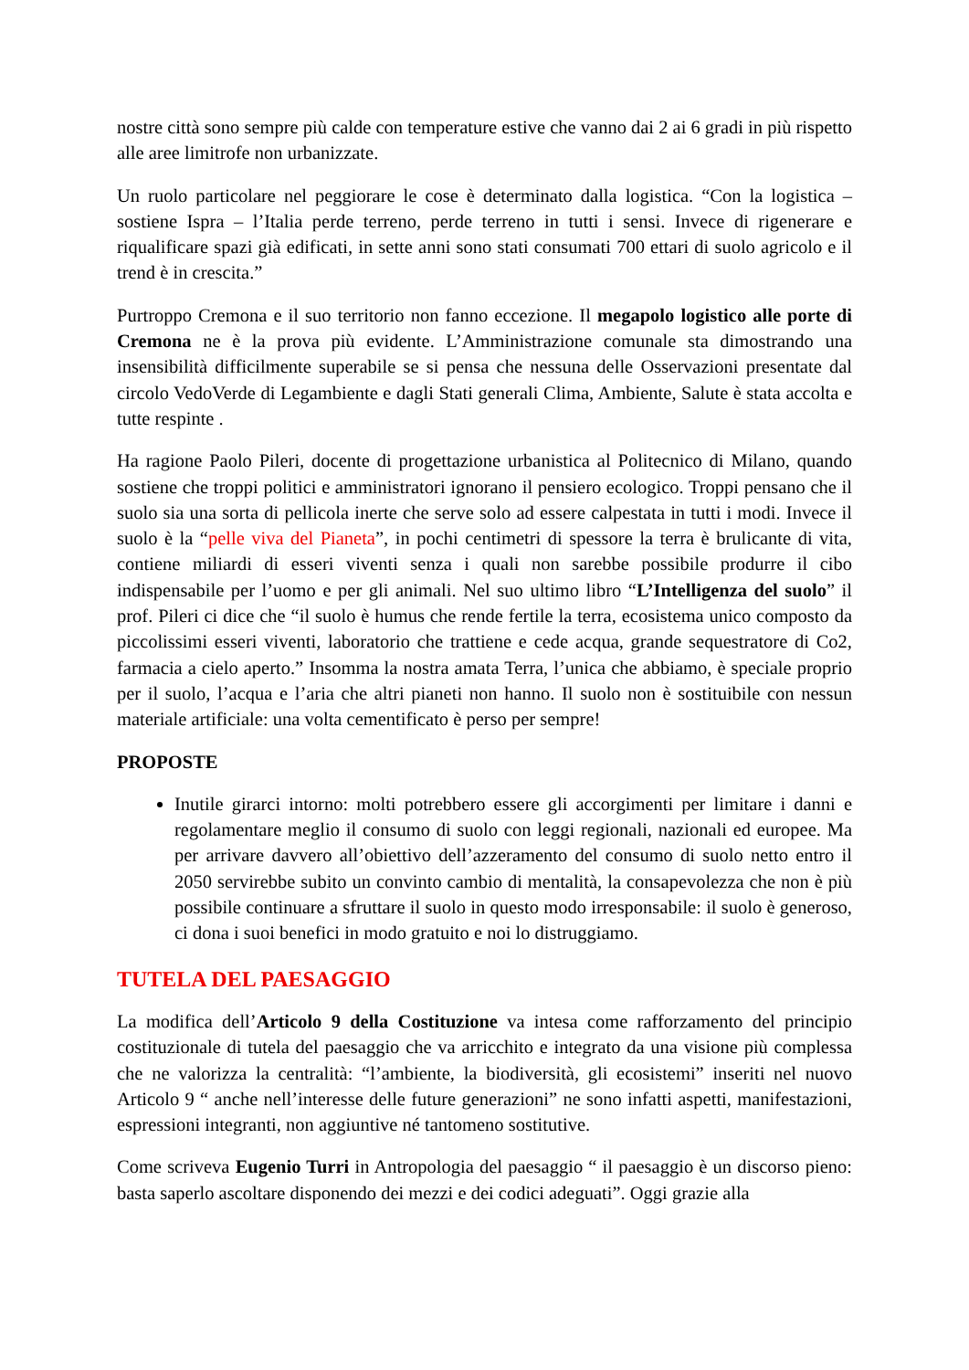nostre città sono sempre più calde con temperature estive che vanno dai 2 ai 6 gradi in più rispetto alle aree limitrofe non urbanizzate.
Un ruolo particolare nel peggiorare le cose è determinato dalla logistica. “Con la logistica – sostiene Ispra – l’Italia perde terreno, perde terreno in tutti i sensi. Invece di rigenerare e riqualificare spazi già edificati, in sette anni sono stati consumati 700 ettari di suolo agricolo e il trend è in crescita.”
Purtroppo Cremona e il suo territorio non fanno eccezione. Il megapolo logistico alle porte di Cremona ne è la prova più evidente. L’Amministrazione comunale sta dimostrando una insensibilità difficilmente superabile se si pensa che nessuna delle Osservazioni presentate dal circolo VedoVerde di Legambiente e dagli Stati generali Clima, Ambiente, Salute è stata accolta e tutte respinte .
Ha ragione Paolo Pileri, docente di progettazione urbanistica al Politecnico di Milano, quando sostiene che troppi politici e amministratori ignorano il pensiero ecologico. Troppi pensano che il suolo sia una sorta di pellicola inerte che serve solo ad essere calpestata in tutti i modi. Invece il suolo è la “pelle viva del Pianeta”, in pochi centimetri di spessore la terra è brulicante di vita, contiene miliardi di esseri viventi senza i quali non sarebbe possibile produrre il cibo indispensabile per l’uomo e per gli animali. Nel suo ultimo libro “L’Intelligenza del suolo” il prof. Pileri ci dice che “il suolo è humus che rende fertile la terra, ecosistema unico composto da piccolissimi esseri viventi, laboratorio che trattiene e cede acqua, grande sequestratore di Co2, farmacia a cielo aperto.” Insomma la nostra amata Terra, l’unica che abbiamo, è speciale proprio per il suolo, l’acqua e l’aria che altri pianeti non hanno. Il suolo non è sostituibile con nessun materiale artificiale: una volta cementificato è perso per sempre!
PROPOSTE
Inutile girarci intorno: molti potrebbero essere gli accorgimenti per limitare i danni e regolamentare meglio il consumo di suolo con leggi regionali, nazionali ed europee. Ma per arrivare davvero all’obiettivo dell’azzeramento del consumo di suolo netto entro il 2050 servirebbe subito un convinto cambio di mentalità, la consapevolezza che non è più possibile continuare a sfruttare il suolo in questo modo irresponsabile: il suolo è generoso, ci dona i suoi benefici in modo gratuito e noi lo distruggiamo.
TUTELA DEL PAESAGGIO
La modifica dell’Articolo 9 della Costituzione va intesa come rafforzamento del principio costituzionale di tutela del paesaggio che va arricchito e integrato da una visione più complessa che ne valorizza la centralità: “l’ambiente, la biodiversità, gli ecosistemi” inseriti nel nuovo Articolo 9 “ anche nell’interesse delle future generazioni” ne sono infatti aspetti, manifestazioni, espressioni integranti, non aggiuntive né tantomeno sostitutive.
Come scriveva Eugenio Turri in Antropologia del paesaggio “ il paesaggio è un discorso pieno: basta saperlo ascoltare disponendo dei mezzi e dei codici adeguati”. Oggi grazie alla